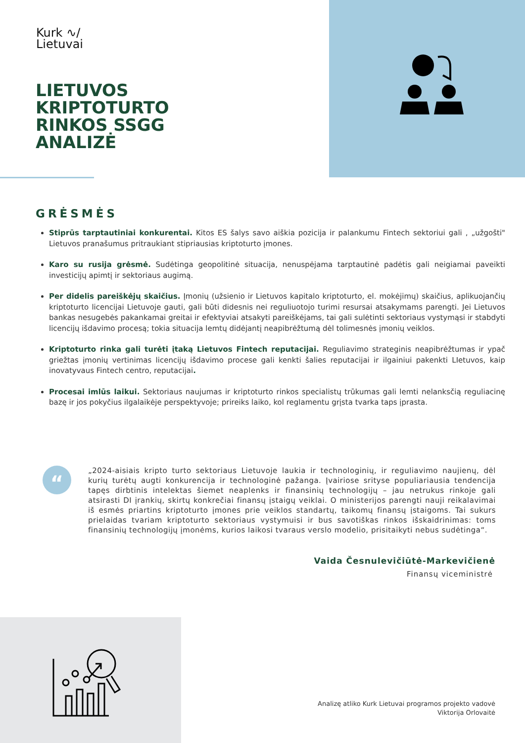Kurk ∿/
Lietuvai
LIETUVOS
KRIPTOTURTO
RINKOS SSGG
ANALIZĖ
GRĖSMĖS
Stiprūs tarptautiniai konkurentai. Kitos ES šalys savo aiškia pozicija ir palankumu Fintech sektoriui gali , „užgošti" Lietuvos pranašumus pritraukiant stipriausias kriptoturto įmones.
Karo su rusija grėsmė. Sudėtinga geopolitinė situacija, nenuspėjama tarptautinė padėtis gali neigiamai paveikti investicijų apimtį ir sektoriaus augimą.
Per didelis pareiškėjų skaičius. Įmonių (užsienio ir Lietuvos kapitalo kriptoturto, el. mokėjimų) skaičius, aplikuojančių kriptoturto licencijai Lietuvoje gauti, gali būti didesnis nei reguliuotojo turimi resursai atsakymams parengti. Jei Lietuvos bankas nesugebės pakankamai greitai ir efektyviai atsakyti pareiškėjams, tai gali sulėtinti sektoriaus vystymąsi ir stabdyti licencijų išdavimo procesą; tokia situacija lemtų didėjantį neapibrėžtumą dėl tolimesnės įmonių veiklos.
Kriptoturto rinka gali turėti įtaką Lietuvos Fintech reputacijai. Reguliavimo strateginis neapibrėžtumas ir ypač griežtas įmonių vertinimas licencijų išdavimo procese gali kenkti šalies reputacijai ir ilgainiui pakenkti LIetuvos, kaip inovatyvaus Fintech centro, reputacijai.
Procesai imlūs laikui. Sektoriaus naujumas ir kriptoturto rinkos specialistų trūkumas gali lemti nelanksčią reguliacinę bazę ir jos pokyčius ilgalaikėje perspektyvoje; prireiks laiko, kol reglamentu grįsta tvarka taps įprasta.
“
„2024-aisiais kripto turto sektoriaus Lietuvoje laukia ir technologinių, ir reguliavimo naujienų, dėl kurių turėtų augti konkurencija ir technologinė pažanga. Įvairiose srityse populiariausia tendencija tapęs dirbtinis intelektas šiemet neaplenks ir finansinių technologijų – jau netrukus rinkoje gali atsirasti DI įrankių, skirtų konkrečiai finansų įstaigų veiklai. O ministerijos parengti nauji reikalavimai iš esmės priartins kriptoturto įmones prie veiklos standartų, taikomų finansų įstaigoms. Tai sukurs prielaidas tvariam kriptoturto sektoriaus vystymuisi ir bus savotiškas rinkos išskaidrinimas: toms finansinių technologijų įmonėms, kurios laikosi tvaraus verslo modelio, prisitaikyti nebus sudėtinga“.
Vaida Česnulevičiūtė-Markevičienė
Finansų viceministrė
Analizę atliko Kurk Lietuvai programos projekto vadovė
Viktorija Orlovaitė